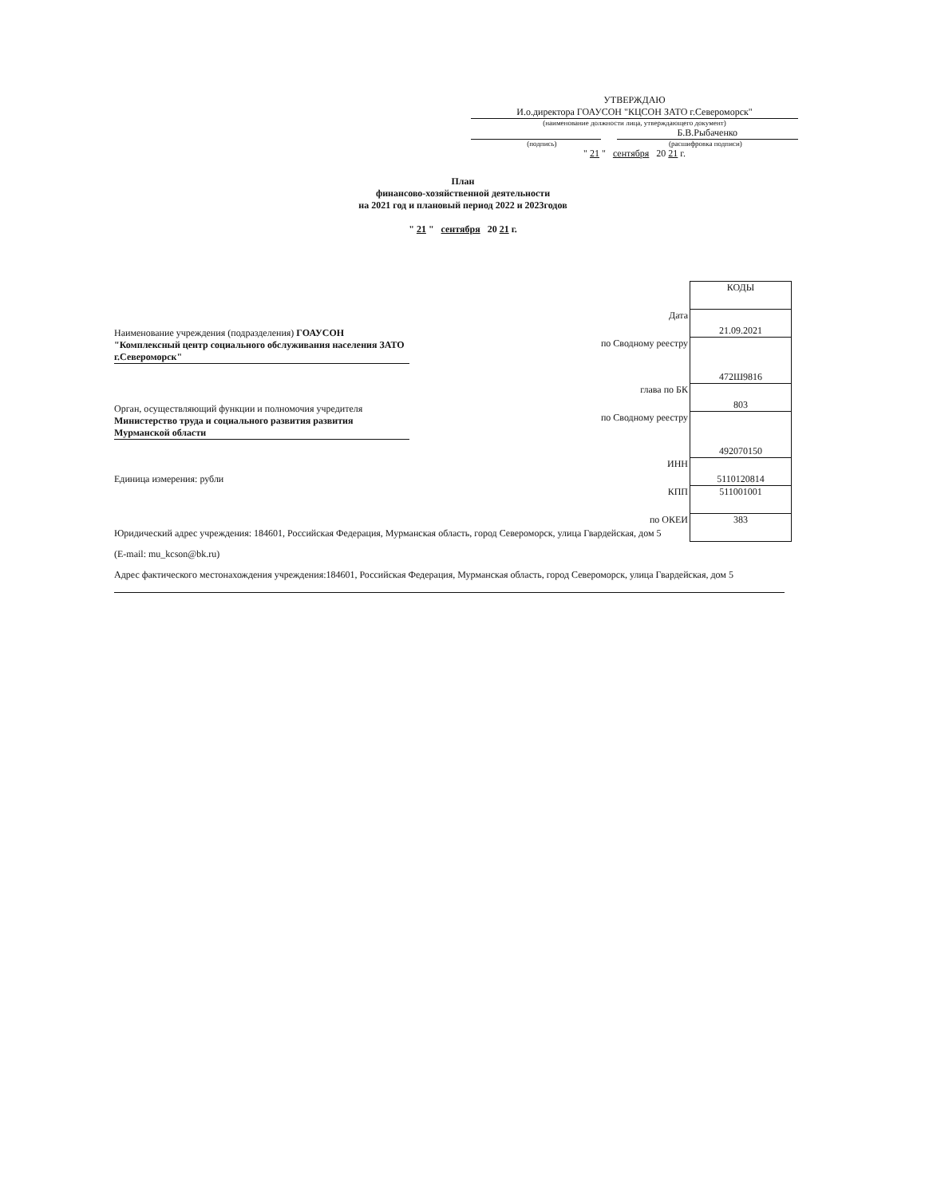УТВЕРЖДАЮ
И.о.директора ГОАУСОН "КЦСОН ЗАТО г.Североморск"
(наименование должности лица, утверждающего документ)
Б.В.Рыбаченко
(подпись) (расшифровка подписи)
" 21 " сентября 20 21 г.
План
финансово-хозяйственной деятельности
на 2021 год и плановый период 2022 и 2023годов
" 21 " сентября 20 21 г.
Наименование учреждения (подразделения) ГОАУСОН "Комплексный центр социального обслуживания населения ЗАТО г.Североморск"
Орган, осуществляющий функции и полномочия учредителя Министерство труда и социального развития развития Мурманской области
Единица измерения: рубли
| | КОДЫ |
| Дата | 21.09.2021 |
| по Сводному реестру | 472Ш9816 |
| глава по БК | 803 |
| по Сводному реестру | 492070150 |
| ИНН | 5110120814 |
| КПП | 511001001 |
| по ОКЕИ | 383 |
Юридический адрес учреждения: 184601, Российская Федерация, Мурманская область, город Североморск, улица Гвардейская, дом 5
(E-mail: mu_kcson@bk.ru)
Адрес фактического местонахождения учреждения:184601, Российская Федерация, Мурманская область, город Североморск, улица Гвардейская, дом 5